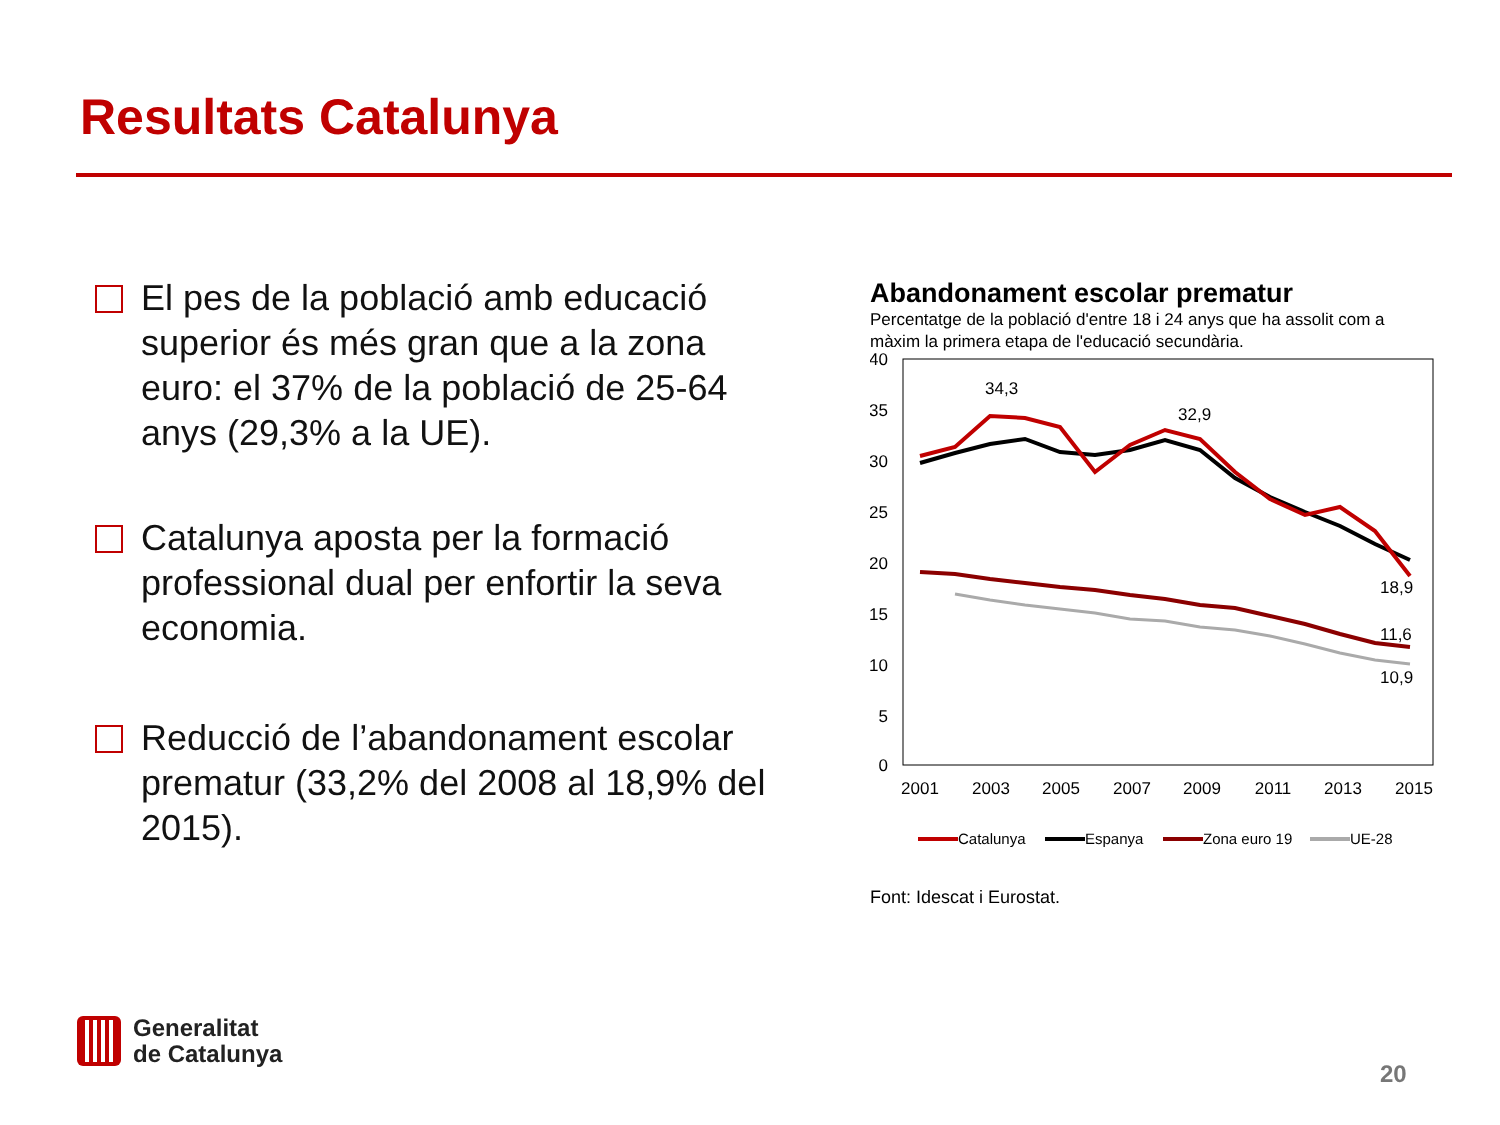Resultats Catalunya
El pes de la població amb educació superior és més gran que a la zona euro: el 37% de la població de 25-64 anys (29,3% a la UE).
Catalunya aposta per la formació professional dual per enfortir la seva economia.
Reducció de l’abandonament escolar prematur (33,2% del 2008 al 18,9% del 2015).
Abandonament escolar prematur
Percentatge de la població d'entre 18 i 24 anys que ha assolit com a màxim la primera etapa de l'educació secundària.
40
35
30
25
20
15
10
5
0
2001
2003
2005
2007
2009
2011
2013
2015
34,3
32,9
18,9
11,6
10,9
Catalunya
Espanya
Zona euro 19
UE-28
Font: Idescat i Eurostat.
Generalitat
de Catalunya
20